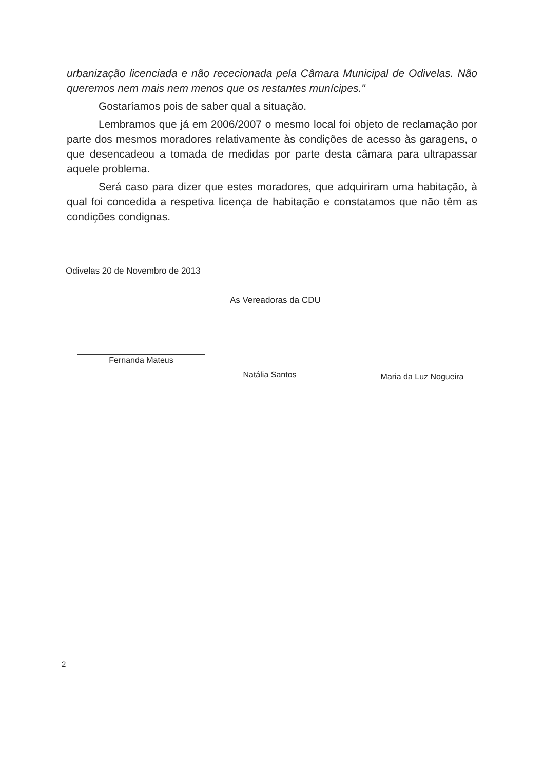urbanização licenciada e não rececionada pela Câmara Municipal de Odivelas. Não queremos nem mais nem menos que os restantes munícipes."
Gostaríamos pois de saber qual a situação.
Lembramos que já em 2006/2007 o mesmo local foi objeto de reclamação por parte dos mesmos moradores relativamente às condições de acesso às garagens, o que desencadeou a tomada de medidas por parte desta câmara para ultrapassar aquele problema.
Será caso para dizer que estes moradores, que adquiriram uma habitação, à qual foi concedida a respetiva licença de habitação e constatamos que não têm as condições condignas.
Odivelas 20 de Novembro de 2013
As Vereadoras da CDU
Fernanda Mateus
Natália Santos
Maria da Luz Nogueira
2